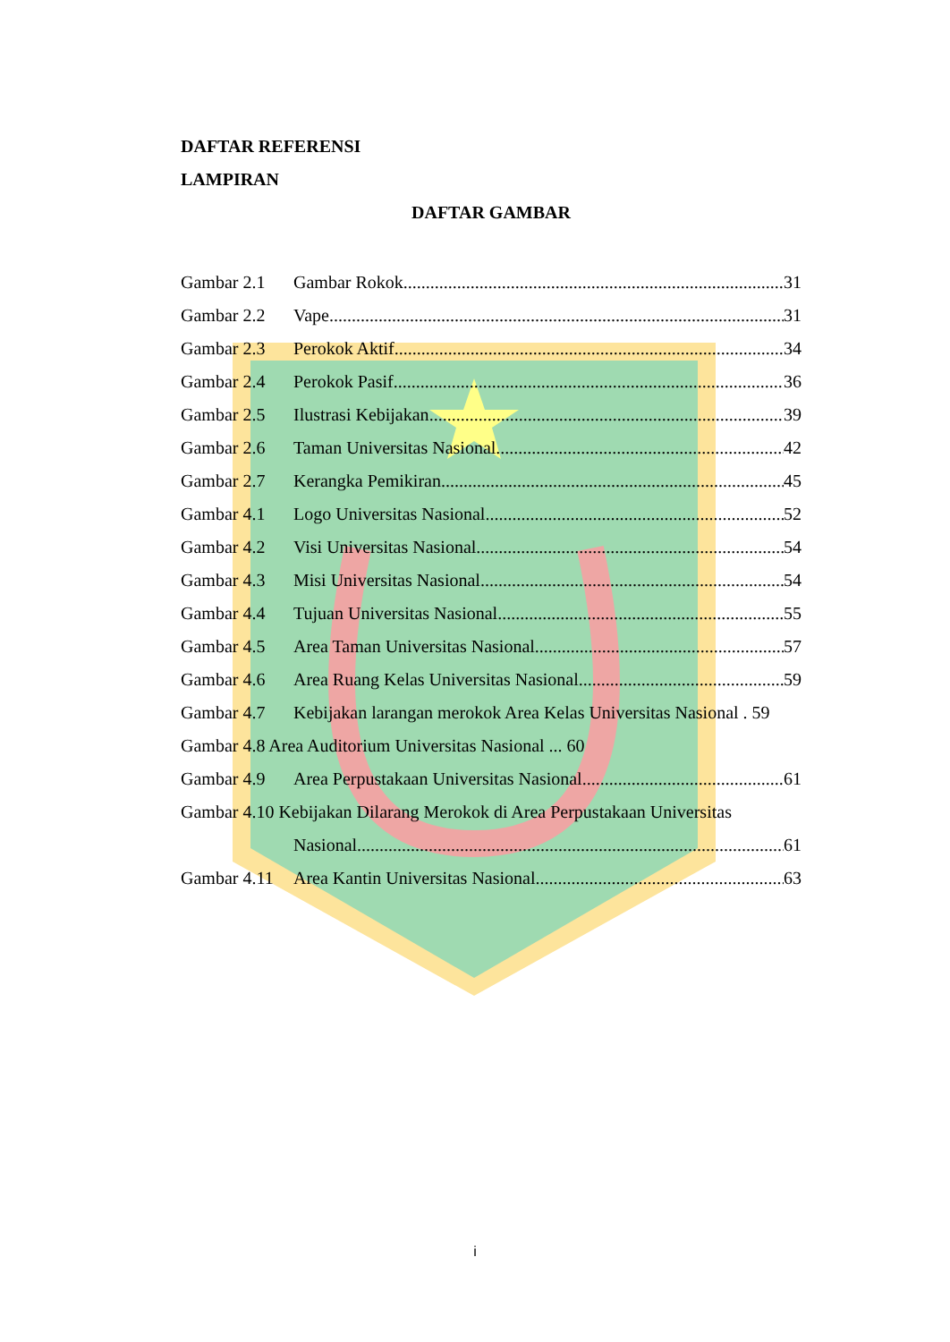DAFTAR REFERENSI
LAMPIRAN
DAFTAR GAMBAR
Gambar 2.1 Gambar Rokok 31
Gambar 2.2 Vape 31
Gambar 2.3 Perokok Aktif 34
Gambar 2.4 Perokok Pasif 36
Gambar 2.5 Ilustrasi Kebijakan 39
Gambar 2.6 Taman Universitas Nasional 42
Gambar 2.7 Kerangka Pemikiran 45
Gambar 4.1 Logo Universitas Nasional 52
Gambar 4.2 Visi Universitas Nasional 54
Gambar 4.3 Misi Universitas Nasional 54
Gambar 4.4 Tujuan Universitas Nasional 55
Gambar 4.5 Area Taman Universitas Nasional 57
Gambar 4.6 Area Ruang Kelas Universitas Nasional 59
Gambar 4.7 Kebijakan larangan merokok Area Kelas Universitas Nasional . 59
Gambar 4.8 Area Auditorium Universitas Nasional ... 60
Gambar 4.9 Area Perpustakaan Universitas Nasional 61
Gambar 4.10 Kebijakan Dilarang Merokok di Area Perpustakaan Universitas
Nasional 61
Gambar 4.11 Area Kantin Universitas Nasional 63
i